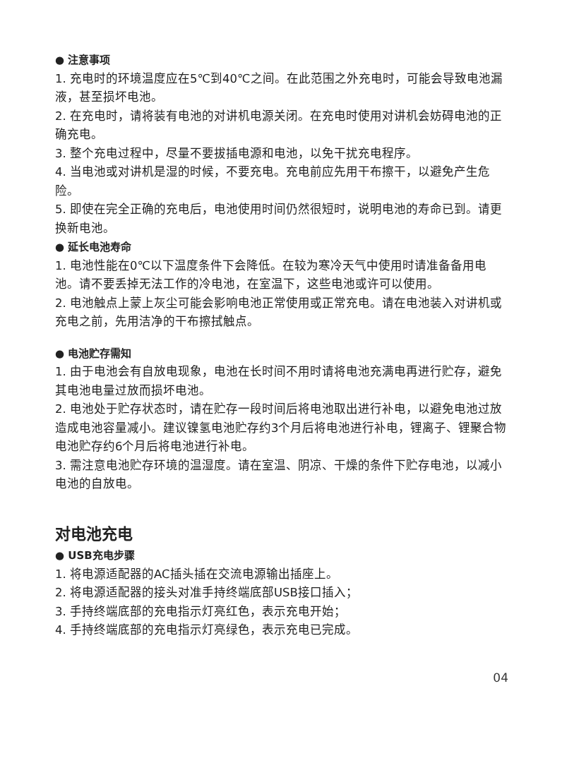● 注意事项
1. 充电时的环境温度应在5℃到40℃之间。在此范围之外充电时，可能会导致电池漏液，甚至损坏电池。
2. 在充电时，请将装有电池的对讲机电源关闭。在充电时使用对讲机会妨碍电池的正确充电。
3. 整个充电过程中，尽量不要拔插电源和电池，以免干扰充电程序。
4. 当电池或对讲机是湿的时候，不要充电。充电前应先用干布擦干，以避免产生危险。
5. 即使在完全正确的充电后，电池使用时间仍然很短时，说明电池的寿命已到。请更换新电池。
● 延长电池寿命
1. 电池性能在0℃以下温度条件下会降低。在较为寒冷天气中使用时请准备备用电池。请不要丢掉无法工作的冷电池，在室温下，这些电池或许可以使用。
2. 电池触点上蒙上灰尘可能会影响电池正常使用或正常充电。请在电池装入对讲机或充电之前，先用洁净的干布擦拭触点。
● 电池贮存需知
1. 由于电池会有自放电现象，电池在长时间不用时请将电池充满电再进行贮存，避免其电池电量过放而损坏电池。
2. 电池处于贮存状态时，请在贮存一段时间后将电池取出进行补电，以避免电池过放造成电池容量减小。建议镍氢电池贮存约3个月后将电池进行补电，锂离子、锂聚合物电池贮存约6个月后将电池进行补电。
3. 需注意电池贮存环境的温湿度。请在室温、阴凉、干燥的条件下贮存电池，以减小电池的自放电。
对电池充电
● USB充电步骤
1. 将电源适配器的AC插头插在交流电源输出插座上。
2. 将电源适配器的接头对准手持终端底部USB接口插入；
3. 手持终端底部的充电指示灯亮红色，表示充电开始；
4. 手持终端底部的充电指示灯亮绿色，表示充电已完成。
04